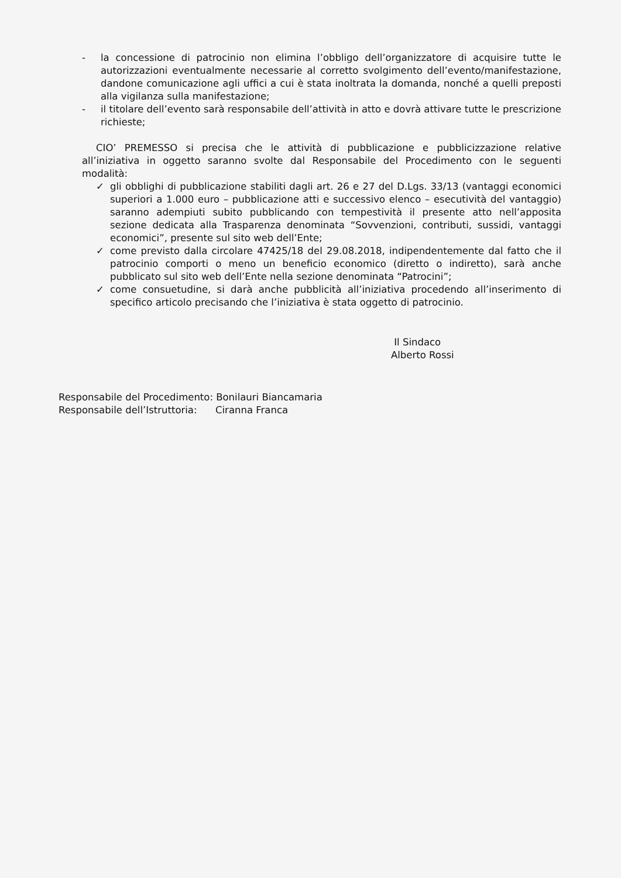- la concessione di patrocinio non elimina l’obbligo dell’organizzatore di acquisire tutte le autorizzazioni eventualmente necessarie al corretto svolgimento dell’evento/manifestazione, dandone comunicazione agli uffici a cui è stata inoltrata la domanda, nonché a quelli preposti alla vigilanza sulla manifestazione;
- il titolare dell’evento sarà responsabile dell’attività in atto e dovrà attivare tutte le prescrizione richieste;
CIO’ PREMESSO si precisa che le attività di pubblicazione e pubblicizzazione relative all’iniziativa in oggetto saranno svolte dal Responsabile del Procedimento con le seguenti modalità:
✓ gli obblighi di pubblicazione stabiliti dagli art. 26 e 27 del D.Lgs. 33/13 (vantaggi economici superiori a 1.000 euro – pubblicazione atti e successivo elenco – esecutività del vantaggio) saranno adempiuti subito pubblicando con tempestività il presente atto nell’apposita sezione dedicata alla Trasparenza denominata “Sovvenzioni, contributi, sussidi, vantaggi economici”, presente sul sito web dell’Ente;
✓ come previsto dalla circolare 47425/18 del 29.08.2018, indipendentemente dal fatto che il patrocinio comporti o meno un beneficio economico (diretto o indiretto), sarà anche pubblicato sul sito web dell’Ente nella sezione denominata “Patrocini”;
✓ come consuetudine, si darà anche pubblicità all’iniziativa procedendo all’inserimento di specifico articolo precisando che l’iniziativa è stata oggetto di patrocinio.
Il Sindaco
Alberto Rossi
Responsabile del Procedimento: Bonilauri Biancamaria
Responsabile dell’Istruttoria: Ciranna Franca